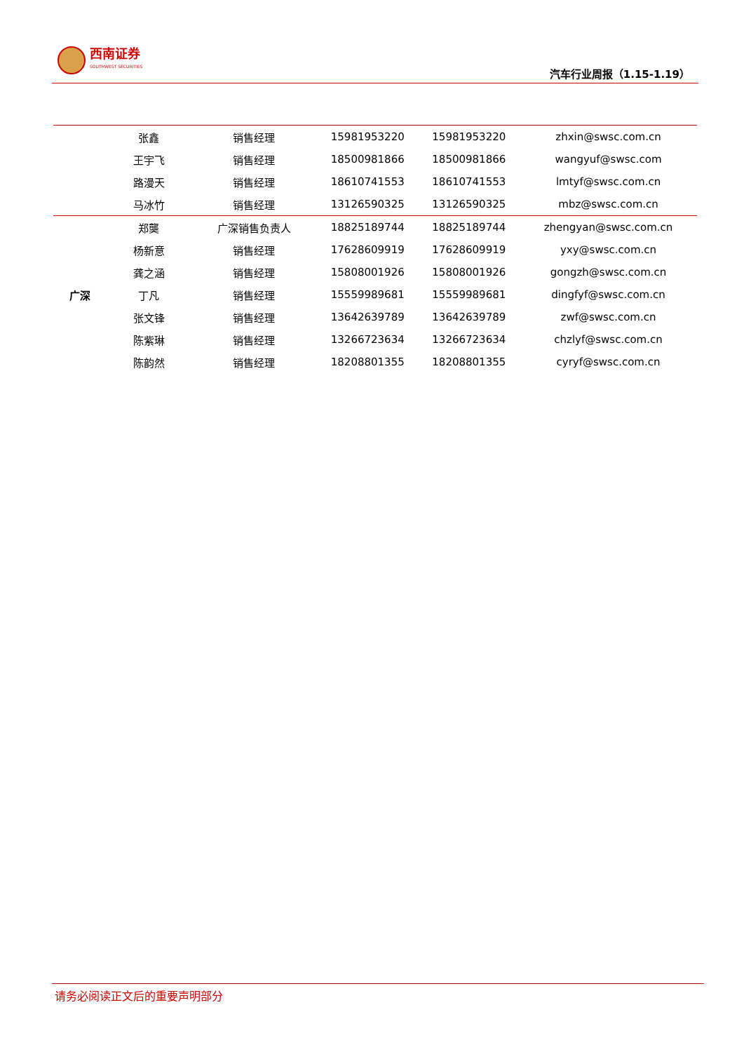西南证券
SOUTHWEST SECURITIES
汽车行业周报（1.15-1.19）
| | 张鑫 | 销售经理 | 15981953220 | 15981953220 | zhxin@swsc.com.cn |
| | 王宇飞 | 销售经理 | 18500981866 | 18500981866 | wangyuf@swsc.com |
| | 路漫天 | 销售经理 | 18610741553 | 18610741553 | lmtyf@swsc.com.cn |
| | 马冰竹 | 销售经理 | 13126590325 | 13126590325 | mbz@swsc.com.cn |
| 广深 | 郑龑 | 广深销售负责人 | 18825189744 | 18825189744 | zhengyan@swsc.com.cn |
| | 杨新意 | 销售经理 | 17628609919 | 17628609919 | yxy@swsc.com.cn |
| | 龚之涵 | 销售经理 | 15808001926 | 15808001926 | gongzh@swsc.com.cn |
| | 丁凡 | 销售经理 | 15559989681 | 15559989681 | dingfyf@swsc.com.cn |
| | 张文锋 | 销售经理 | 13642639789 | 13642639789 | zwf@swsc.com.cn |
| | 陈紫琳 | 销售经理 | 13266723634 | 13266723634 | chzlyf@swsc.com.cn |
| | 陈韵然 | 销售经理 | 18208801355 | 18208801355 | cyryf@swsc.com.cn |
请务必阅读正文后的重要声明部分